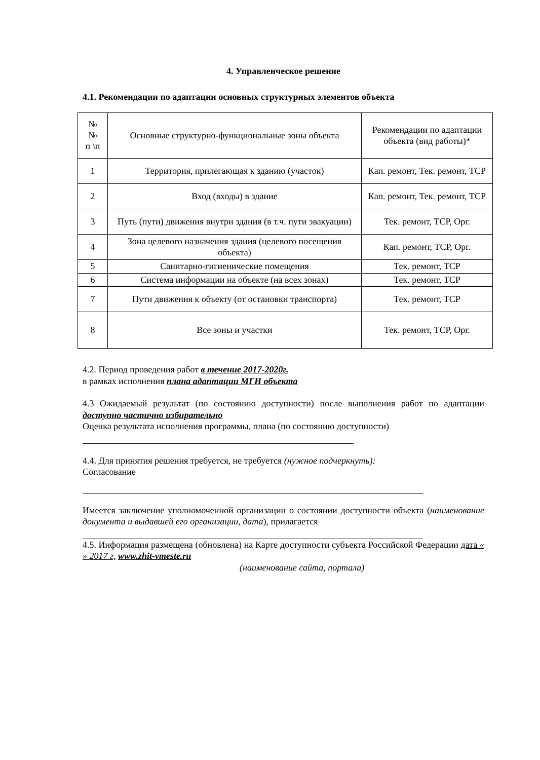4. Управленческое решение
4.1. Рекомендации по адаптации основных структурных элементов объекта
| № № п \п | Основные структурно-функциональные зоны объекта | Рекомендации по адаптации объекта (вид работы)* |
| 1 | Территория, прилегающая к зданию (участок) | Кап. ремонт, Тек. ремонт, ТСР |
| 2 | Вход (входы) в здание | Кап. ремонт, Тек. ремонт, ТСР |
| 3 | Путь (пути) движения внутри здания (в т.ч. пути эвакуации) | Тек. ремонт, ТСР, Орг. |
| 4 | Зона целевого назначения здания (целевого посещения объекта) | Кап. ремонт, ТСР, Орг. |
| 5 | Санитарно-гигиенические помещения | Тек. ремонт, ТСР |
| 6 | Система информации на объекте (на всех зонах) | Тек. ремонт, ТСР |
| 7 | Пути движения к объекту (от остановки транспорта) | Тек. ремонт, ТСР |
| 8 | Все зоны и участки | Тек. ремонт, ТСР, Орг. |
4.2. Период проведения работ в течение 2017-2020г.
в рамках исполнения плана адаптации МГН объекта
4.3 Ожидаемый результат (по состоянию доступности) после выполнения работ по адаптации доступно частично избирательно
Оценка результата исполнения программы, плана (по состоянию доступности)
4.4. Для принятия решения требуется, не требуется (нужное подчеркнуть):
Согласование
Имеется заключение уполномоченной организации о состоянии доступности объекта (наименование документа и выдавшей его организации, дата), прилагается
4.5. Информация размещена (обновлена) на Карте доступности субъекта Российской Федерации дата « » 2017 г, www.zhit-vmeste.ru
(наименование сайта, портала)